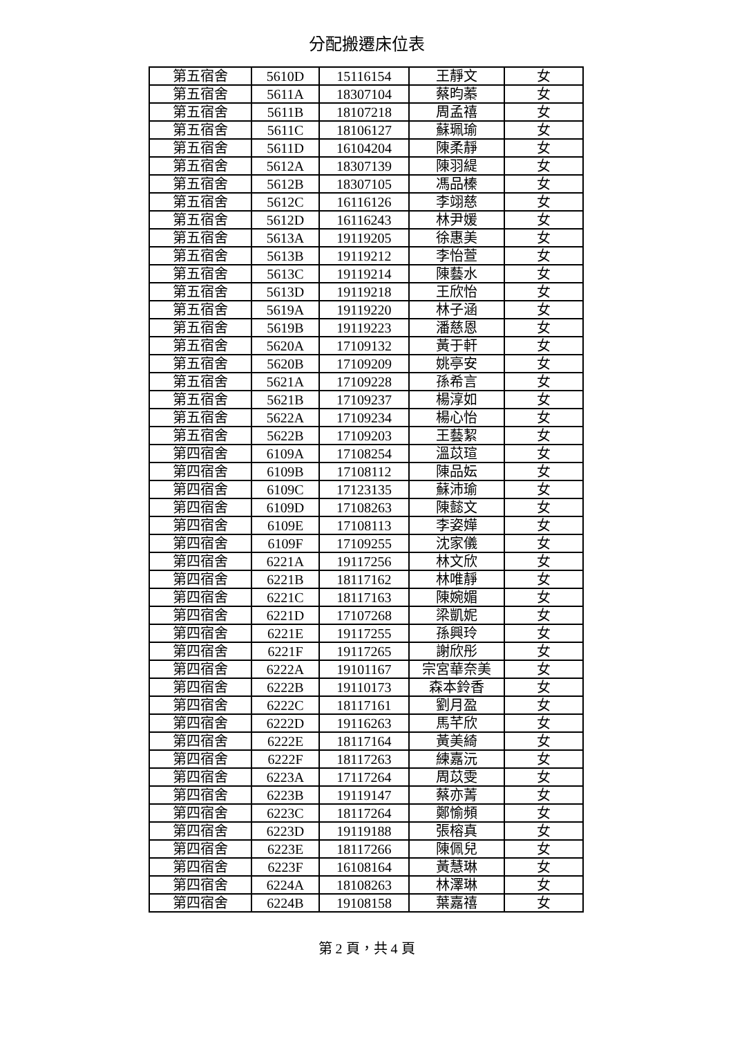分配搬遷床位表
| 第五宿舍 | 5610D | 15116154 | 王靜文 | 女 |
| 第五宿舍 | 5611A | 18307104 | 蔡昀蓁 | 女 |
| 第五宿舍 | 5611B | 18107218 | 周孟禧 | 女 |
| 第五宿舍 | 5611C | 18106127 | 蘇珮瑜 | 女 |
| 第五宿舍 | 5611D | 16104204 | 陳柔靜 | 女 |
| 第五宿舍 | 5612A | 18307139 | 陳羽緹 | 女 |
| 第五宿舍 | 5612B | 18307105 | 馮品榛 | 女 |
| 第五宿舍 | 5612C | 16116126 | 李翊慈 | 女 |
| 第五宿舍 | 5612D | 16116243 | 林尹媛 | 女 |
| 第五宿舍 | 5613A | 19119205 | 徐惠美 | 女 |
| 第五宿舍 | 5613B | 19119212 | 李怡萱 | 女 |
| 第五宿舍 | 5613C | 19119214 | 陳藝水 | 女 |
| 第五宿舍 | 5613D | 19119218 | 王欣怡 | 女 |
| 第五宿舍 | 5619A | 19119220 | 林子涵 | 女 |
| 第五宿舍 | 5619B | 19119223 | 潘慈恩 | 女 |
| 第五宿舍 | 5620A | 17109132 | 黃于軒 | 女 |
| 第五宿舍 | 5620B | 17109209 | 姚亭安 | 女 |
| 第五宿舍 | 5621A | 17109228 | 孫希言 | 女 |
| 第五宿舍 | 5621B | 17109237 | 楊淳如 | 女 |
| 第五宿舍 | 5622A | 17109234 | 楊心怡 | 女 |
| 第五宿舍 | 5622B | 17109203 | 王藝絜 | 女 |
| 第四宿舍 | 6109A | 17108254 | 溫苡瑄 | 女 |
| 第四宿舍 | 6109B | 17108112 | 陳品妘 | 女 |
| 第四宿舍 | 6109C | 17123135 | 蘇沛瑜 | 女 |
| 第四宿舍 | 6109D | 17108263 | 陳懿文 | 女 |
| 第四宿舍 | 6109E | 17108113 | 李姿嬅 | 女 |
| 第四宿舍 | 6109F | 17109255 | 沈家儀 | 女 |
| 第四宿舍 | 6221A | 19117256 | 林文欣 | 女 |
| 第四宿舍 | 6221B | 18117162 | 林唯靜 | 女 |
| 第四宿舍 | 6221C | 18117163 | 陳婉媚 | 女 |
| 第四宿舍 | 6221D | 17107268 | 梁凱妮 | 女 |
| 第四宿舍 | 6221E | 19117255 | 孫興玲 | 女 |
| 第四宿舍 | 6221F | 19117265 | 謝欣彤 | 女 |
| 第四宿舍 | 6222A | 19101167 | 宗宮華奈美 | 女 |
| 第四宿舍 | 6222B | 19110173 | 森本鈴香 | 女 |
| 第四宿舍 | 6222C | 18117161 | 劉月盈 | 女 |
| 第四宿舍 | 6222D | 19116263 | 馬芊欣 | 女 |
| 第四宿舍 | 6222E | 18117164 | 黃美綺 | 女 |
| 第四宿舍 | 6222F | 18117263 | 練嘉沅 | 女 |
| 第四宿舍 | 6223A | 17117264 | 周苡雯 | 女 |
| 第四宿舍 | 6223B | 19119147 | 蔡亦菁 | 女 |
| 第四宿舍 | 6223C | 18117264 | 鄭愉頻 | 女 |
| 第四宿舍 | 6223D | 19119188 | 張榕真 | 女 |
| 第四宿舍 | 6223E | 18117266 | 陳佩兒 | 女 |
| 第四宿舍 | 6223F | 16108164 | 黃慧琳 | 女 |
| 第四宿舍 | 6224A | 18108263 | 林澤琳 | 女 |
| 第四宿舍 | 6224B | 19108158 | 葉嘉禧 | 女 |
第 2 頁，共 4 頁